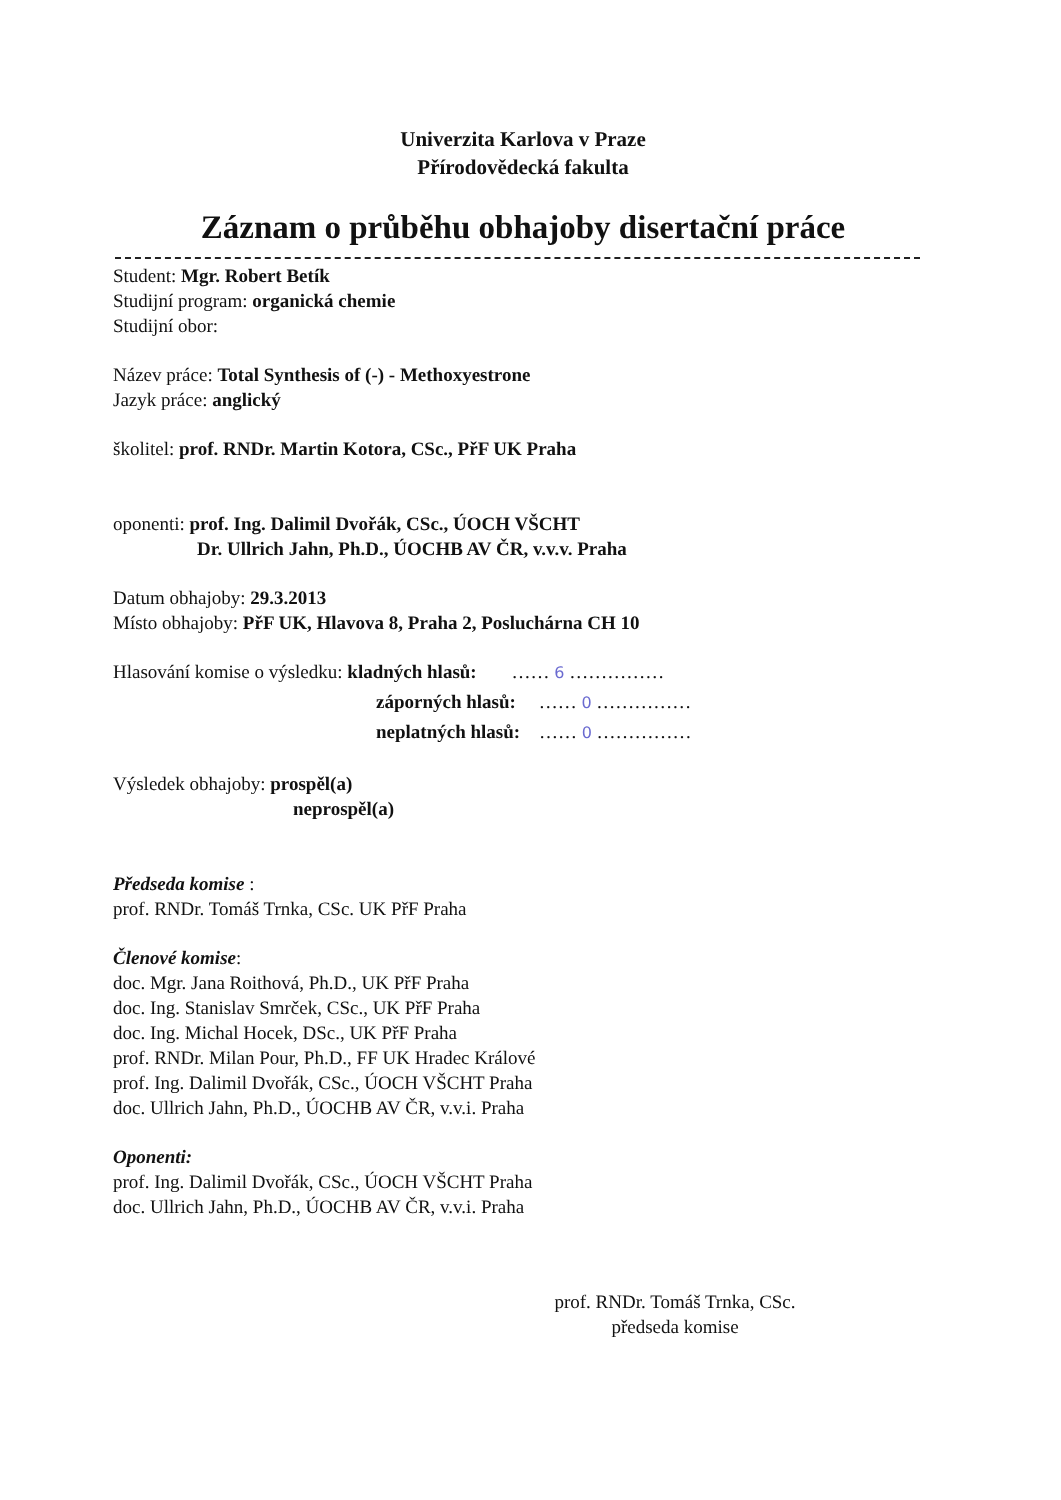Univerzita Karlova v Praze
Přírodovědecká fakulta
Záznam o průběhu obhajoby disertační práce
Student: Mgr. Robert Betík
Studijní program: organická chemie
Studijní obor:
Název práce: Total Synthesis of (-) - Methoxyestrone
Jazyk práce: anglický
školitel: prof. RNDr. Martin Kotora, CSc., PřF UK Praha
oponenti: prof. Ing. Dalimil Dvořák, CSc., ÚOCH VŠCHT
Dr. Ullrich Jahn, Ph.D., ÚOCHB AV ČR, v.v.v. Praha
Datum obhajoby: 29.3.2013
Místo obhajoby: PřF UK, Hlavova 8, Praha 2, Posluchárna CH 10
Hlasování komise o výsledku: kladných hlasů: …… 6 ……………
záporných hlasů: …… 0 ……………
neplatných hlasů: …… 0 ……………
Výsledek obhajoby: prospěl(a)
neprospěl(a)
Předseda komise :
prof. RNDr. Tomáš Trnka, CSc. UK PřF Praha
Členové komise:
doc. Mgr. Jana Roithová, Ph.D., UK PřF Praha
doc. Ing. Stanislav Smrček, CSc., UK PřF Praha
doc. Ing. Michal Hocek, DSc., UK PřF Praha
prof. RNDr. Milan Pour, Ph.D., FF UK Hradec Králové
prof. Ing. Dalimil Dvořák, CSc., ÚOCH VŠCHT Praha
doc. Ullrich Jahn, Ph.D., ÚOCHB AV ČR, v.v.i. Praha
Oponenti:
prof. Ing. Dalimil Dvořák, CSc., ÚOCH VŠCHT Praha
doc. Ullrich Jahn, Ph.D., ÚOCHB AV ČR, v.v.i. Praha
prof. RNDr. Tomáš Trnka, CSc.
předseda komise